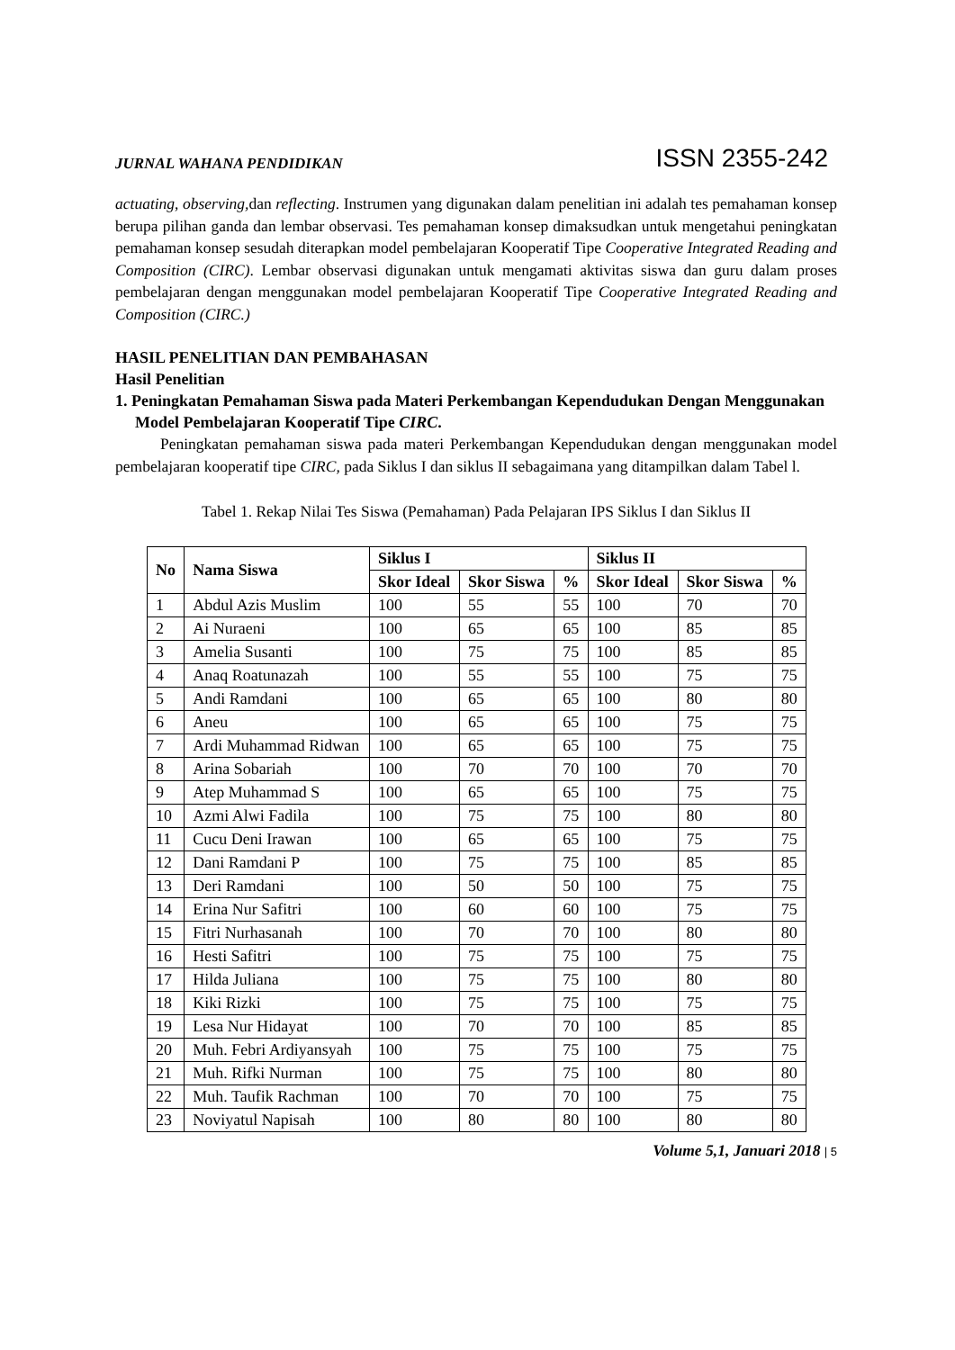JURNAL WAHANA PENDIDIKAN ISSN 2355-242
actuating, observing, dan reflecting. Instrumen yang digunakan dalam penelitian ini adalah tes pemahaman konsep berupa pilihan ganda dan lembar observasi. Tes pemahaman konsep dimaksudkan untuk mengetahui peningkatan pemahaman konsep sesudah diterapkan model pembelajaran Kooperatif Tipe Cooperative Integrated Reading and Composition (CIRC). Lembar observasi digunakan untuk mengamati aktivitas siswa dan guru dalam proses pembelajaran dengan menggunakan model pembelajaran Kooperatif Tipe Cooperative Integrated Reading and Composition (CIRC.)
HASIL PENELITIAN DAN PEMBAHASAN
Hasil Penelitian
1. Peningkatan Pemahaman Siswa pada Materi Perkembangan Kependudukan Dengan Menggunakan Model Pembelajaran Kooperatif Tipe CIRC.
Peningkatan pemahaman siswa pada materi Perkembangan Kependudukan dengan menggunakan model pembelajaran kooperatif tipe CIRC, pada Siklus I dan siklus II sebagaimana yang ditampilkan dalam Tabel l.
Tabel 1. Rekap Nilai Tes Siswa (Pemahaman) Pada Pelajaran IPS Siklus I dan Siklus II
| No | Nama Siswa | Siklus I | | | Siklus II | | |
| --- | --- | --- | --- | --- | --- | --- | --- |
| | | Skor Ideal | Skor Siswa | % | Skor Ideal | Skor Siswa | % |
| 1 | Abdul Azis Muslim | 100 | 55 | 55 | 100 | 70 | 70 |
| 2 | Ai Nuraeni | 100 | 65 | 65 | 100 | 85 | 85 |
| 3 | Amelia Susanti | 100 | 75 | 75 | 100 | 85 | 85 |
| 4 | Anaq Roatunazah | 100 | 55 | 55 | 100 | 75 | 75 |
| 5 | Andi Ramdani | 100 | 65 | 65 | 100 | 80 | 80 |
| 6 | Aneu | 100 | 65 | 65 | 100 | 75 | 75 |
| 7 | Ardi Muhammad Ridwan | 100 | 65 | 65 | 100 | 75 | 75 |
| 8 | Arina Sobariah | 100 | 70 | 70 | 100 | 70 | 70 |
| 9 | Atep Muhammad S | 100 | 65 | 65 | 100 | 75 | 75 |
| 10 | Azmi Alwi Fadila | 100 | 75 | 75 | 100 | 80 | 80 |
| 11 | Cucu Deni Irawan | 100 | 65 | 65 | 100 | 75 | 75 |
| 12 | Dani Ramdani P | 100 | 75 | 75 | 100 | 85 | 85 |
| 13 | Deri Ramdani | 100 | 50 | 50 | 100 | 75 | 75 |
| 14 | Erina Nur Safitri | 100 | 60 | 60 | 100 | 75 | 75 |
| 15 | Fitri Nurhasanah | 100 | 70 | 70 | 100 | 80 | 80 |
| 16 | Hesti Safitri | 100 | 75 | 75 | 100 | 75 | 75 |
| 17 | Hilda Juliana | 100 | 75 | 75 | 100 | 80 | 80 |
| 18 | Kiki Rizki | 100 | 75 | 75 | 100 | 75 | 75 |
| 19 | Lesa Nur Hidayat | 100 | 70 | 70 | 100 | 85 | 85 |
| 20 | Muh. Febri Ardiyansyah | 100 | 75 | 75 | 100 | 75 | 75 |
| 21 | Muh. Rifki Nurman | 100 | 75 | 75 | 100 | 80 | 80 |
| 22 | Muh. Taufik Rachman | 100 | 70 | 70 | 100 | 75 | 75 |
| 23 | Noviyatul Napisah | 100 | 80 | 80 | 100 | 80 | 80 |
Volume 5,1, Januari 2018 | 5